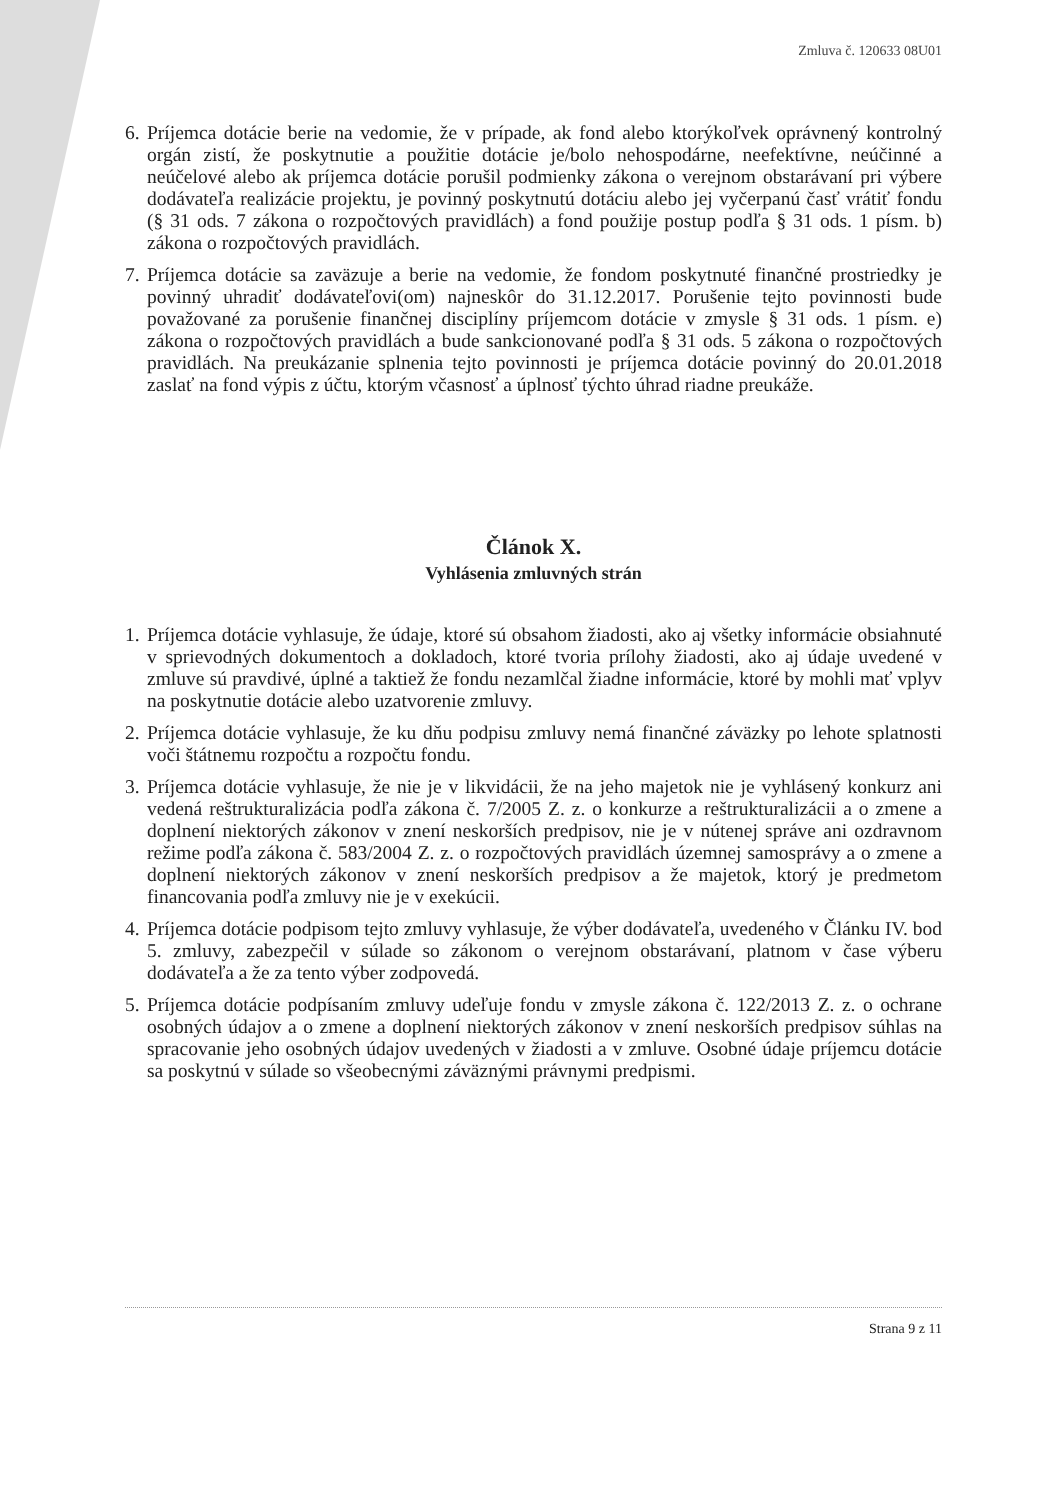Zmluva č. 120633 08U01
6. Príjemca dotácie berie na vedomie, že v prípade, ak fond alebo ktorýkoľvek oprávnený kontrolný orgán zistí, že poskytnutie a použitie dotácie je/bolo nehospodárne, neefektívne, neúčinné a neúčelové alebo ak príjemca dotácie porušil podmienky zákona o verejnom obstarávaní pri výbere dodávateľa realizácie projektu, je povinný poskytnutú dotáciu alebo jej vyčerpanú časť vrátiť fondu (§ 31 ods. 7 zákona o rozpočtových pravidlách) a fond použije postup podľa § 31 ods. 1 písm. b) zákona o rozpočtových pravidlách.
7. Príjemca dotácie sa zaväzuje a berie na vedomie, že fondom poskytnuté finančné prostriedky je povinný uhradiť dodávateľovi(om) najneskôr do 31.12.2017. Porušenie tejto povinnosti bude považované za porušenie finančnej disciplíny príjemcom dotácie v zmysle § 31 ods. 1 písm. e) zákona o rozpočtových pravidlách a bude sankcionované podľa § 31 ods. 5 zákona o rozpočtových pravidlách. Na preukázanie splnenia tejto povinnosti je príjemca dotácie povinný do 20.01.2018 zaslať na fond výpis z účtu, ktorým včasnosť a úplnosť týchto úhrad riadne preukáže.
Článok X.
Vyhlásenia zmluvných strán
1. Príjemca dotácie vyhlasuje, že údaje, ktoré sú obsahom žiadosti, ako aj všetky informácie obsiahnuté v sprievodných dokumentoch a dokladoch, ktoré tvoria prílohy žiadosti, ako aj údaje uvedené v zmluve sú pravdivé, úplné a taktiež že fondu nezamlčal žiadne informácie, ktoré by mohli mať vplyv na poskytnutie dotácie alebo uzatvorenie zmluvy.
2. Príjemca dotácie vyhlasuje, že ku dňu podpisu zmluvy nemá finančné záväzky po lehote splatnosti voči štátnemu rozpočtu a rozpočtu fondu.
3. Príjemca dotácie vyhlasuje, že nie je v likvidácii, že na jeho majetok nie je vyhlásený konkurz ani vedená reštrukturalizácia podľa zákona č. 7/2005 Z. z. o konkurze a reštrukturalizácii a o zmene a doplnení niektorých zákonov v znení neskorších predpisov, nie je v nútenej správe ani ozdravnom režime podľa zákona č. 583/2004 Z. z. o rozpočtových pravidlách územnej samosprávy a o zmene a doplnení niektorých zákonov v znení neskorších predpisov a že majetok, ktorý je predmetom financovania podľa zmluvy nie je v exekúcii.
4. Príjemca dotácie podpisom tejto zmluvy vyhlasuje, že výber dodávateľa, uvedeného v Článku IV. bod 5. zmluvy, zabezpečil v súlade so zákonom o verejnom obstarávaní, platnom v čase výberu dodávateľa a že za tento výber zodpovedá.
5. Príjemca dotácie podpísaním zmluvy udeľuje fondu v zmysle zákona č. 122/2013 Z. z. o ochrane osobných údajov a o zmene a doplnení niektorých zákonov v znení neskorších predpisov súhlas na spracovanie jeho osobných údajov uvedených v žiadosti a v zmluve. Osobné údaje príjemcu dotácie sa poskytnú v súlade so všeobecnými záväznými právnymi predpismi.
Strana 9 z 11